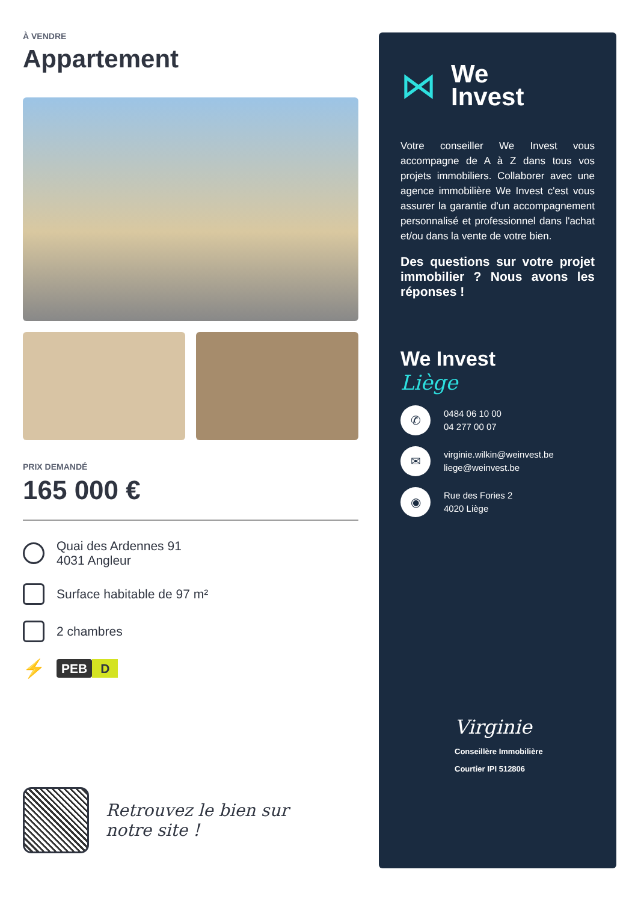À VENDRE
Appartement
PRIX DEMANDÉ
165 000 €
Quai des Ardennes 91
4031 Angleur
Surface habitable de 97 m²
2 chambres
⚡
PEB D
Retrouvez le bien sur
notre site !
⋈
We
Invest
Votre conseiller We Invest vous accompagne de A à Z dans tous vos projets immobiliers. Collaborer avec une agence immobilière We Invest c'est vous assurer la garantie d'un accompagnement personnalisé et professionnel dans l'achat et/ou dans la vente de votre bien.
Des questions sur votre projet immobilier ? Nous avons les réponses !
We Invest
Liège
✆
0484 06 10 00
04 277 00 07
✉
virginie.wilkin@weinvest.be
liege@weinvest.be
◉
Rue des Fories 2
4020 Liège
Virginie
Conseillère Immobilière
Courtier IPI 512806